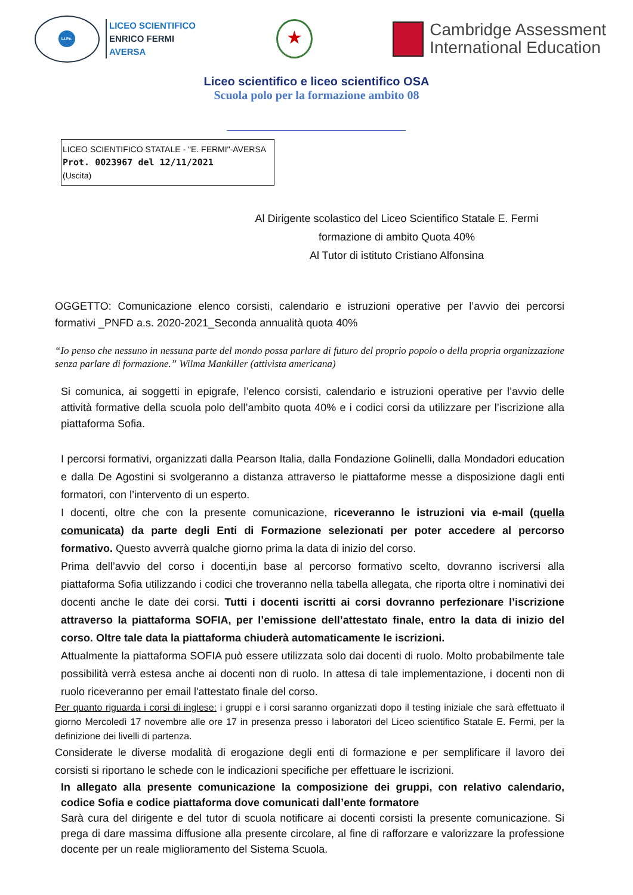Li.Fe.
LICEO SCIENTIFICO
ENRICO FERMI
AVERSA
★
Cambridge Assessment
International Education
Liceo scientifico e liceo scientifico OSA
Scuola polo per la formazione ambito 08
LICEO SCIENTIFICO STATALE - "E. FERMI"-AVERSA
Prot. 0023967 del 12/11/2021
(Uscita)
Al Dirigente scolastico del Liceo Scientifico Statale E. Fermi
formazione di ambito Quota 40%
Al Tutor di istituto Cristiano Alfonsina
OGGETTO: Comunicazione elenco corsisti, calendario e istruzioni operative per l’avvio dei percorsi formativi _PNFD a.s. 2020-2021_Seconda annualità quota 40%
“Io penso che nessuno in nessuna parte del mondo possa parlare di futuro del proprio popolo o della propria organizzazione senza parlare di formazione.” Wilma Mankiller (attivista americana)
Si comunica, ai soggetti in epigrafe, l’elenco corsisti, calendario e istruzioni operative per l’avvio delle attività formative della scuola polo dell’ambito quota 40% e i codici corsi da utilizzare per l’iscrizione alla piattaforma Sofia.
I percorsi formativi, organizzati dalla Pearson Italia, dalla Fondazione Golinelli, dalla Mondadori education e dalla De Agostini si svolgeranno a distanza attraverso le piattaforme messe a disposizione dagli enti formatori, con l’intervento di un esperto.
I docenti, oltre che con la presente comunicazione, riceveranno le istruzioni via e-mail (quella comunicata) da parte degli Enti di Formazione selezionati per poter accedere al percorso formativo. Questo avverrà qualche giorno prima la data di inizio del corso.
Prima dell’avvio del corso i docenti,in base al percorso formativo scelto, dovranno iscriversi alla piattaforma Sofia utilizzando i codici che troveranno nella tabella allegata, che riporta oltre i nominativi dei docenti anche le date dei corsi. Tutti i docenti iscritti ai corsi dovranno perfezionare l’iscrizione attraverso la piattaforma SOFIA, per l’emissione dell’attestato finale, entro la data di inizio del corso. Oltre tale data la piattaforma chiuderà automaticamente le iscrizioni.
Attualmente la piattaforma SOFIA può essere utilizzata solo dai docenti di ruolo. Molto probabilmente tale possibilità verrà estesa anche ai docenti non di ruolo. In attesa di tale implementazione, i docenti non di ruolo riceveranno per email l'attestato finale del corso.
Per quanto riguarda i corsi di inglese: i gruppi e i corsi saranno organizzati dopo il testing iniziale che sarà effettuato il giorno Mercoledì 17 novembre alle ore 17 in presenza presso i laboratori del Liceo scientifico Statale E. Fermi, per la definizione dei livelli di partenza.
Considerate le diverse modalità di erogazione degli enti di formazione e per semplificare il lavoro dei corsisti si riportano le schede con le indicazioni specifiche per effettuare le iscrizioni.
In allegato alla presente comunicazione la composizione dei gruppi, con relativo calendario, codice Sofia e codice piattaforma dove comunicati dall’ente formatore
Sarà cura del dirigente e del tutor di scuola notificare ai docenti corsisti la presente comunicazione. Si prega di dare massima diffusione alla presente circolare, al fine di rafforzare e valorizzare la professione docente per un reale miglioramento del Sistema Scuola.